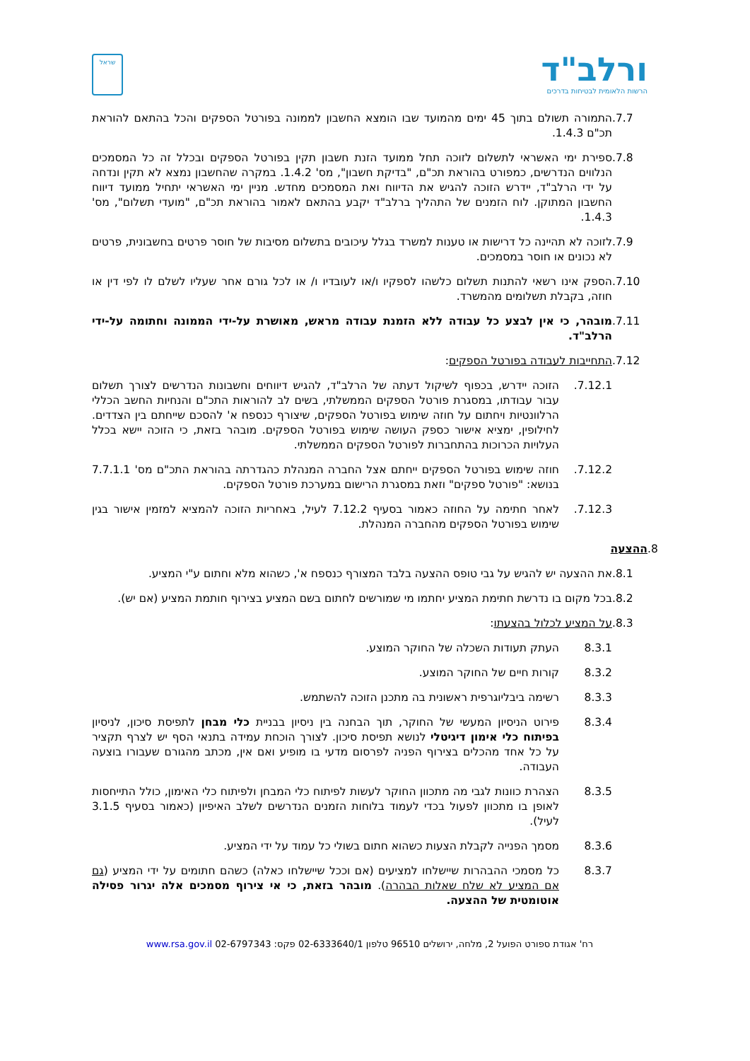ורלב"ד
הרשות הלאומית לבטיחות בדרכים
שראל
.7.7 התמורה תשולם בתוך 45 ימים מהמועד שבו הומצא החשבון לממונה בפורטל הספקים והכל בהתאם להוראת תכ"ם 1.4.3.
.7.8 ספירת ימי האשראי לתשלום לזוכה תחל ממועד הזנת חשבון תקין בפורטל הספקים ובכלל זה כל המסמכים הנלווים הנדרשים, כמפורט בהוראת תכ"ם, "בדיקת חשבון", מס' 1.4.2. במקרה שהחשבון נמצא לא תקין ונדחה על ידי הרלב"ד, יידרש הזוכה להגיש את הדיווח ואת המסמכים מחדש. מניין ימי האשראי יתחיל ממועד דיווח החשבון המתוקן. לוח הזמנים של התהליך ברלב"ד יקבע בהתאם לאמור בהוראת תכ"ם, "מועדי תשלום", מס' 1.4.3.
.7.9 לזוכה לא תהיינה כל דרישות או טענות למשרד בגלל עיכובים בתשלום מסיבות של חוסר פרטים בחשבונית, פרטים לא נכונים או חוסר במסמכים.
.7.10 הספק אינו רשאי להתנות תשלום כלשהו לספקיו ו/או לעובדיו ו/ או לכל גורם אחר שעליו לשלם לו לפי דין או חוזה, בקבלת תשלומים מהמשרד.
.7.11 מובהר, כי אין לבצע כל עבודה ללא הזמנת עבודה מראש, מאושרת על-ידי הממונה וחתומה על-ידי הרלב"ד.
.7.12 התחייבות לעבודה בפורטל הספקים:
.7.12.1 הזוכה יידרש, בכפוף לשיקול דעתה של הרלב"ד, להגיש דיווחים וחשבונות הנדרשים לצורך תשלום עבור עבודתו, במסגרת פורטל הספקים הממשלתי, בשים לב להוראות התכ"ם והנחיות החשב הכללי הרלוונטיות ויחתום על חוזה שימוש בפורטל הספקים, שיצורף כנספח א' להסכם שייחתם בין הצדדים. לחילופין, ימציא אישור כספק העושה שימוש בפורטל הספקים. מובהר בזאת, כי הזוכה יישא בכלל העלויות הכרוכות בהתחברות לפורטל הספקים הממשלתי.
.7.12.2 חוזה שימוש בפורטל הספקים ייחתם אצל החברה המנהלת כהגדרתה בהוראת התכ"ם מס' 7.7.1.1 בנושא: "פורטל ספקים" וזאת במסגרת הרישום במערכת פורטל הספקים.
.7.12.3 לאחר חתימה על החוזה כאמור בסעיף 7.12.2 לעיל, באחריות הזוכה להמציא למזמין אישור בגין שימוש בפורטל הספקים מהחברה המנהלת.
.8 ההצעה
.8.1 את ההצעה יש להגיש על גבי טופס ההצעה בלבד המצורף כנספח א', כשהוא מלא וחתום ע"י המציע.
.8.2 בכל מקום בו נדרשת חתימת המציע יחתמו מי שמורשים לחתום בשם המציע בצירוף חותמת המציע (אם יש).
.8.3 על המציע לכלול בהצעתו:
8.3.1 העתק תעודות השכלה של החוקר המוצע.
8.3.2 קורות חיים של החוקר המוצע.
8.3.3 רשימה ביבליוגרפית ראשונית בה מתכנן הזוכה להשתמש.
8.3.4 פירוט הניסיון המעשי של החוקר, תוך הבחנה בין ניסיון בבניית כלי מבחן לתפיסת סיכון, לניסיון בפיתוח כלי אימון דיגיטלי לנושא תפיסת סיכון. לצורך הוכחת עמידה בתנאי הסף יש לצרף תקציר על כל אחד מהכלים בצירוף הפניה לפרסום מדעי בו מופיע ואם אין, מכתב מהגורם שעבורו בוצעה העבודה.
8.3.5 הצהרת כוונות לגבי מה מתכוון החוקר לעשות לפיתוח כלי המבחן ולפיתוח כלי האימון, כולל התייחסות לאופן בו מתכוון לפעול בכדי לעמוד בלוחות הזמנים הנדרשים לשלב האיפיון (כאמור בסעיף 3.1.5 לעיל).
8.3.6 מסמך הפנייה לקבלת הצעות כשהוא חתום בשולי כל עמוד על ידי המציע.
8.3.7 כל מסמכי ההבהרות שיישלחו למציעים (אם וככל שיישלחו כאלה) כשהם חתומים על ידי המציע (גם אם המציע לא שלח שאלות הבהרה). מובהר בזאת, כי אי צירוף מסמכים אלה יגרור פסילה אוטומטית של ההצעה.
רח' אגודת ספורט הפועל 2, מלחה, ירושלים 96510 טלפון 02-6333640/1 פקס: 02-6797343 www.rsa.gov.il